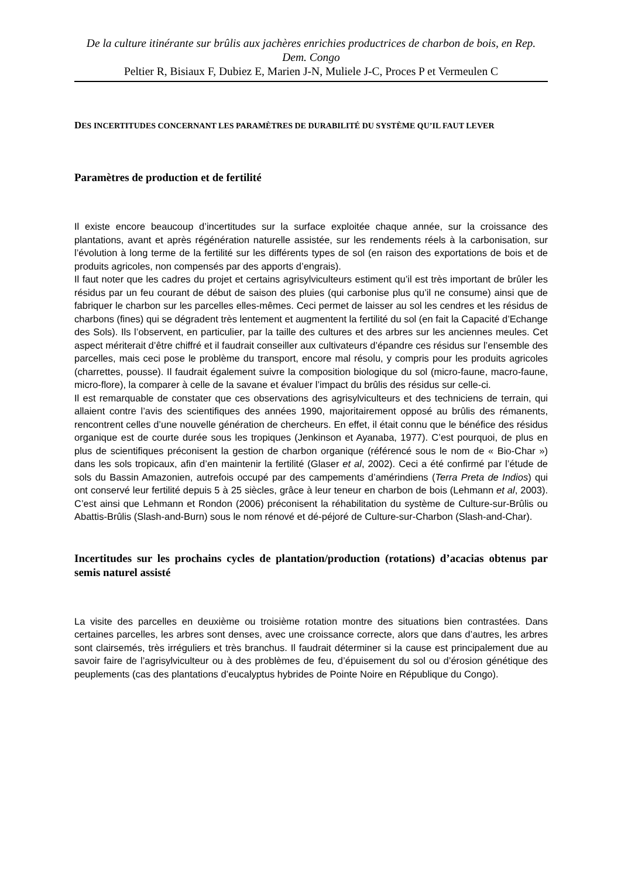De la culture itinérante sur brûlis aux jachères enrichies productrices de charbon de bois, en Rep. Dem. Congo
Peltier R, Bisiaux F, Dubiez E, Marien J-N, Muliele J-C, Proces P et Vermeulen C
DES INCERTITUDES CONCERNANT LES PARAMÈTRES DE DURABILITÉ DU SYSTÈME QU’IL FAUT LEVER
Paramètres de production et de fertilité
Il existe encore beaucoup d’incertitudes sur la surface exploitée chaque année, sur la croissance des plantations, avant et après régénération naturelle assistée, sur les rendements réels à la carbonisation, sur l’évolution à long terme de la fertilité sur les différents types de sol (en raison des exportations de bois et de produits agricoles, non compensés par des apports d’engrais).
Il faut noter que les cadres du projet et certains agrisylviculteurs estiment qu’il est très important de brûler les résidus par un feu courant de début de saison des pluies (qui carbonise plus qu’il ne consume) ainsi que de fabriquer le charbon sur les parcelles elles-mêmes. Ceci permet de laisser au sol les cendres et les résidus de charbons (fines) qui se dégradent très lentement et augmentent la fertilité du sol (en fait la Capacité d’Echange des Sols). Ils l’observent, en particulier, par la taille des cultures et des arbres sur les anciennes meules. Cet aspect mériterait d’être chiffré et il faudrait conseiller aux cultivateurs d’épandre ces résidus sur l’ensemble des parcelles, mais ceci pose le problème du transport, encore mal résolu, y compris pour les produits agricoles (charrettes, pousse). Il faudrait également suivre la composition biologique du sol (micro-faune, macro-faune, micro-flore), la comparer à celle de la savane et évaluer l’impact du brûlis des résidus sur celle-ci.
Il est remarquable de constater que ces observations des agrisylviculteurs et des techniciens de terrain, qui allaient contre l’avis des scientifiques des années 1990, majoritairement opposé au brûlis des rémanents, rencontrent celles d’une nouvelle génération de chercheurs. En effet, il était connu que le bénéfice des résidus organique est de courte durée sous les tropiques (Jenkinson et Ayanaba, 1977). C’est pourquoi, de plus en plus de scientifiques préconisent la gestion de charbon organique (référencé sous le nom de « Bio-Char ») dans les sols tropicaux, afin d’en maintenir la fertilité (Glaser et al, 2002). Ceci a été confirmé par l’étude de sols du Bassin Amazonien, autrefois occupé par des campements d’amérindiens (Terra Preta de Indios) qui ont conservé leur fertilité depuis 5 à 25 siècles, grâce à leur teneur en charbon de bois (Lehmann et al, 2003). C’est ainsi que Lehmann et Rondon (2006) préconisent la réhabilitation du système de Culture-sur-Brûlis ou Abattis-Brûlis (Slash-and-Burn) sous le nom rénové et dé-péjoré de Culture-sur-Charbon (Slash-and-Char).
Incertitudes sur les prochains cycles de plantation/production (rotations) d’acacias obtenus par semis naturel assisté
La visite des parcelles en deuxième ou troisième rotation montre des situations bien contrastées. Dans certaines parcelles, les arbres sont denses, avec une croissance correcte, alors que dans d’autres, les arbres sont clairsemés, très irréguliers et très branchus. Il faudrait déterminer si la cause est principalement due au savoir faire de l’agrisylviculteur ou à des problèmes de feu, d’épuisement du sol ou d’érosion génétique des peuplements (cas des plantations d’eucalyptus hybrides de Pointe Noire en République du Congo).